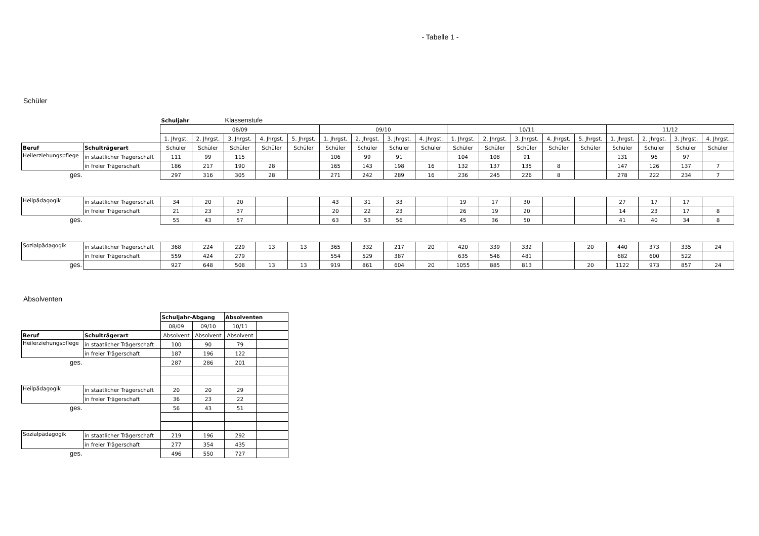- Tabelle 1 -
Schüler
| | | Schuljahr | | Klassenstufe | | | | | | | | | | | | | | | |
| | | 08/09 | | | | | 09/10 | | | | 10/11 | | | | | 11/12 | | | |
| | | 1. Jhrgst. | 2. Jhrgst. | 3. Jhrgst. | 4. Jhrgst. | 5. Jhrgst. | 1. Jhrgst. | 2. Jhrgst. | 3. Jhrgst. | 4. Jhrgst. | 1. Jhrgst. | 2. Jhrgst. | 3. Jhrgst. | 4. Jhrgst. | 5. Jhrgst. | 1. Jhrgst. | 2. Jhrgst. | 3. Jhrgst. | 4. Jhrgst. |
| Beruf | Schulträgerart | Schüler | Schüler | Schüler | Schüler | Schüler | Schüler | Schüler | Schüler | Schüler | Schüler | Schüler | Schüler | Schüler | Schüler | Schüler | Schüler | Schüler | Schüler |
| Heilerziehungspflege | in staatlicher Trägerschaft | 111 | 99 | 115 | | | 106 | 99 | 91 | | 104 | 108 | 91 | | | 131 | 96 | 97 | |
| | in freier Trägerschaft | 186 | 217 | 190 | 28 | | 165 | 143 | 198 | 16 | 132 | 137 | 135 | 8 | | 147 | 126 | 137 | 7 |
| ges. | | 297 | 316 | 305 | 28 | | 271 | 242 | 289 | 16 | 236 | 245 | 226 | 8 | | 278 | 222 | 234 | 7 |
| Heilpädagogik | in staatlicher Trägerschaft | 34 | 20 | 20 | | | 43 | 31 | 33 | | 19 | 17 | 30 | | | 27 | 17 | 17 | |
| | in freier Trägerschaft | 21 | 23 | 37 | | | 20 | 22 | 23 | | 26 | 19 | 20 | | | 14 | 23 | 17 | 8 |
| ges. | | 55 | 43 | 57 | | | 63 | 53 | 56 | | 45 | 36 | 50 | | | 41 | 40 | 34 | 8 |
| Sozialpädagogik | in staatlicher Trägerschaft | 368 | 224 | 229 | 13 | 13 | 365 | 332 | 217 | 20 | 420 | 339 | 332 | | 20 | 440 | 373 | 335 | 24 |
| | in freier Trägerschaft | 559 | 424 | 279 | | | 554 | 529 | 387 | | 635 | 546 | 481 | | | 682 | 600 | 522 | |
| ges. | | 927 | 648 | 508 | 13 | 13 | 919 | 861 | 604 | 20 | 1055 | 885 | 813 | | 20 | 1122 | 973 | 857 | 24 |
Absolventen
| | | Schuljahr-Abgang | | Absolventen | |
| | | 08/09 | 09/10 | 10/11 | |
| Beruf | Schulträgerart | Absolvent | Absolvent | Absolvent | |
| Heilerziehungspflege | in staatlicher Trägerschaft | 100 | 90 | 79 | |
| | in freier Trägerschaft | 187 | 196 | 122 | |
| ges. | | 287 | 286 | 201 | |
| Heilpädagogik | in staatlicher Trägerschaft | 20 | 20 | 29 | |
| | in freier Trägerschaft | 36 | 23 | 22 | |
| ges. | | 56 | 43 | 51 | |
| Sozialpädagogik | in staatlicher Trägerschaft | 219 | 196 | 292 | |
| | in freier Trägerschaft | 277 | 354 | 435 | |
| ges. | | 496 | 550 | 727 | |